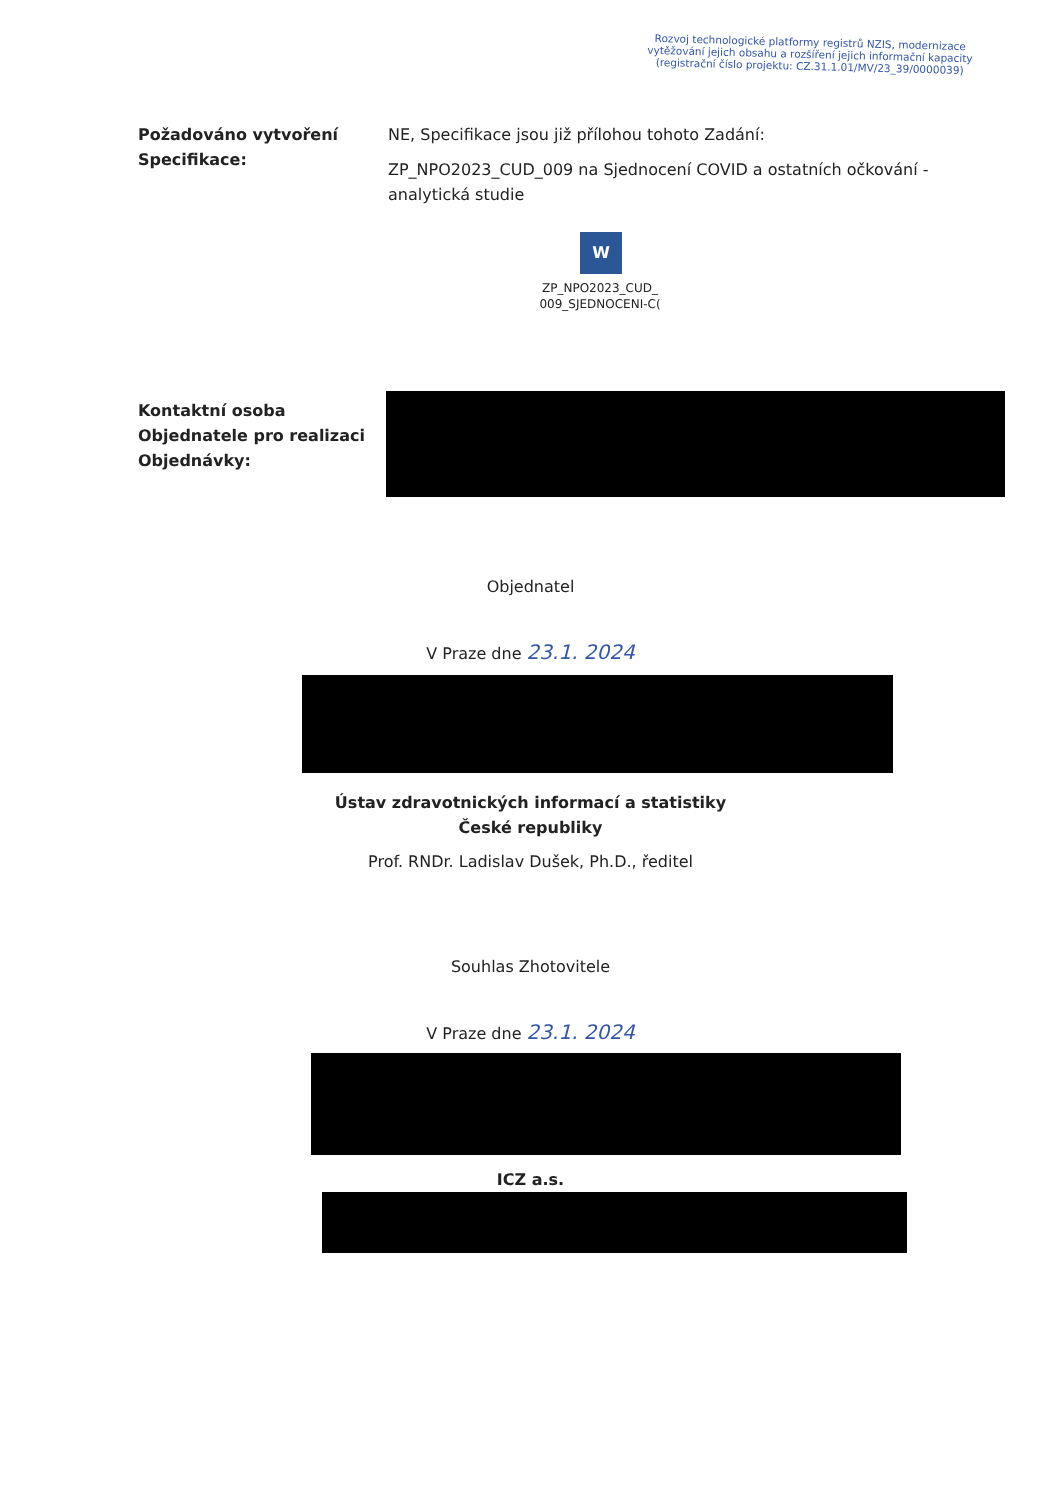Rozvoj technologické platformy registrů NZIS, modernizace vytěžování jejich obsahu a rozšíření jejich informační kapacity (registrační číslo projektu: CZ.31.1.01/MV/23_39/0000039)
Požadováno vytvoření Specifikace:
NE, Specifikace jsou již přílohou tohoto Zadání:
ZP_NPO2023_CUD_009 na Sjednocení COVID a ostatních očkování - analytická studie
W
ZP_NPO2023_CUD_
009_SJEDNOCENI-C(
Kontaktní osoba Objednatele pro realizaci Objednávky:
Objednatel
V Praze dne 23.1. 2024
Ústav zdravotnických informací a statistiky
České republiky
Prof. RNDr. Ladislav Dušek, Ph.D., ředitel
Souhlas Zhotovitele
V Praze dne 23.1. 2024
ICZ a.s.